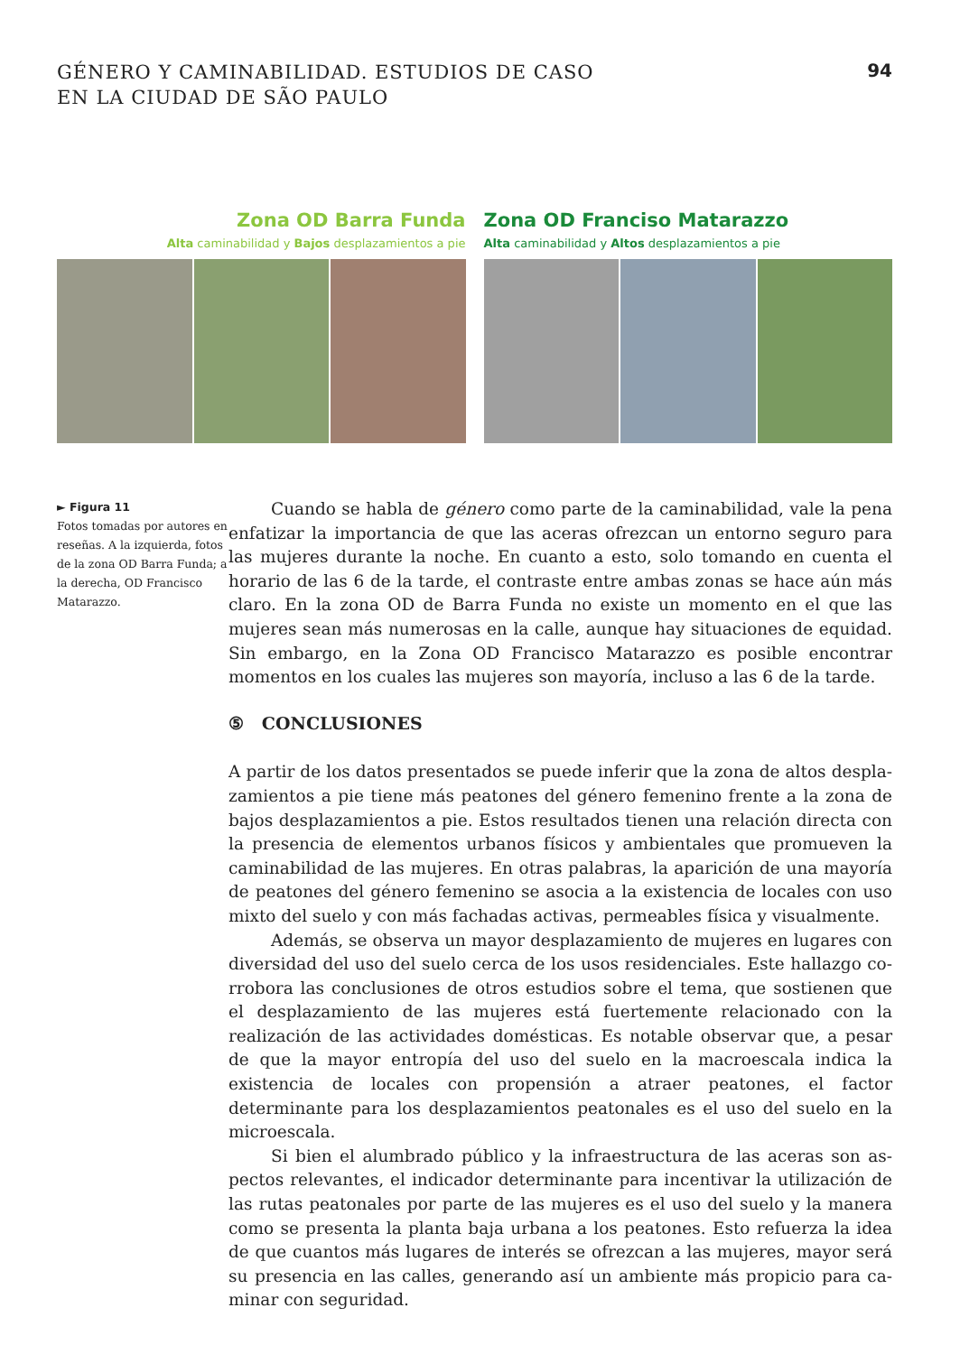GÉNERO Y CAMINABILIDAD. ESTUDIOS DE CASO
EN LA CIUDAD DE SÃO PAULO
94
Zona OD Barra Funda
Alta caminabilidad y Bajos desplazamientos a pie
Zona OD Franciso Matarazzo
Alta caminabilidad y Altos desplazamientos a pie
► Figura 11
Fotos tomadas por autores en reseñas. A la izquierda, fotos de la zona OD Barra Funda; a la derecha, OD Francis­co Matarazzo.
Cuando se habla de género como parte de la caminabilidad, vale la pena enfatizar la importancia de que las aceras ofrezcan un entorno seguro para las mujeres durante la noche. En cuanto a esto, solo tomando en cuenta el horario de las 6 de la tarde, el contraste entre ambas zonas se hace aún más claro. En la zona OD de Barra Funda no existe un momento en el que las mujeres sean más numerosas en la calle, aunque hay situaciones de equidad. Sin embargo, en la Zona OD Francisco Matarazzo es posible encontrar momentos en los cuales las mujeres son mayoría, incluso a las 6 de la tarde.
⑤ CONCLUSIONES
A partir de los datos presentados se puede inferir que la zona de altos despla­zamientos a pie tiene más peatones del género femenino frente a la zona de bajos desplazamientos a pie. Estos resultados tienen una relación directa con la presencia de elementos urbanos físicos y ambientales que promueven la ca­minabilidad de las mujeres. En otras palabras, la aparición de una mayoría de peatones del género femenino se asocia a la existencia de locales con uso mixto del suelo y con más fachadas activas, permeables física y visualmente.
Además, se observa un mayor desplazamiento de mujeres en lugares con diversidad del uso del suelo cerca de los usos residenciales. Este hallazgo co­rrobora las conclusiones de otros estudios sobre el tema, que sostienen que el desplazamiento de las mujeres está fuertemente relacionado con la realización de las actividades domésticas. Es notable observar que, a pesar de que la mayor entropía del uso del suelo en la macroescala indica la existencia de locales con propensión a atraer peatones, el factor determinante para los desplazamientos peatonales es el uso del suelo en la microescala.
Si bien el alumbrado público y la infraestructura de las aceras son as­pectos relevantes, el indicador determinante para incentivar la utilización de las rutas peatonales por parte de las mujeres es el uso del suelo y la manera como se presenta la planta baja urbana a los peatones. Esto refuerza la idea de que cuantos más lugares de interés se ofrezcan a las mujeres, mayor será su presencia en las calles, generando así un ambiente más propicio para ca­minar con seguridad.